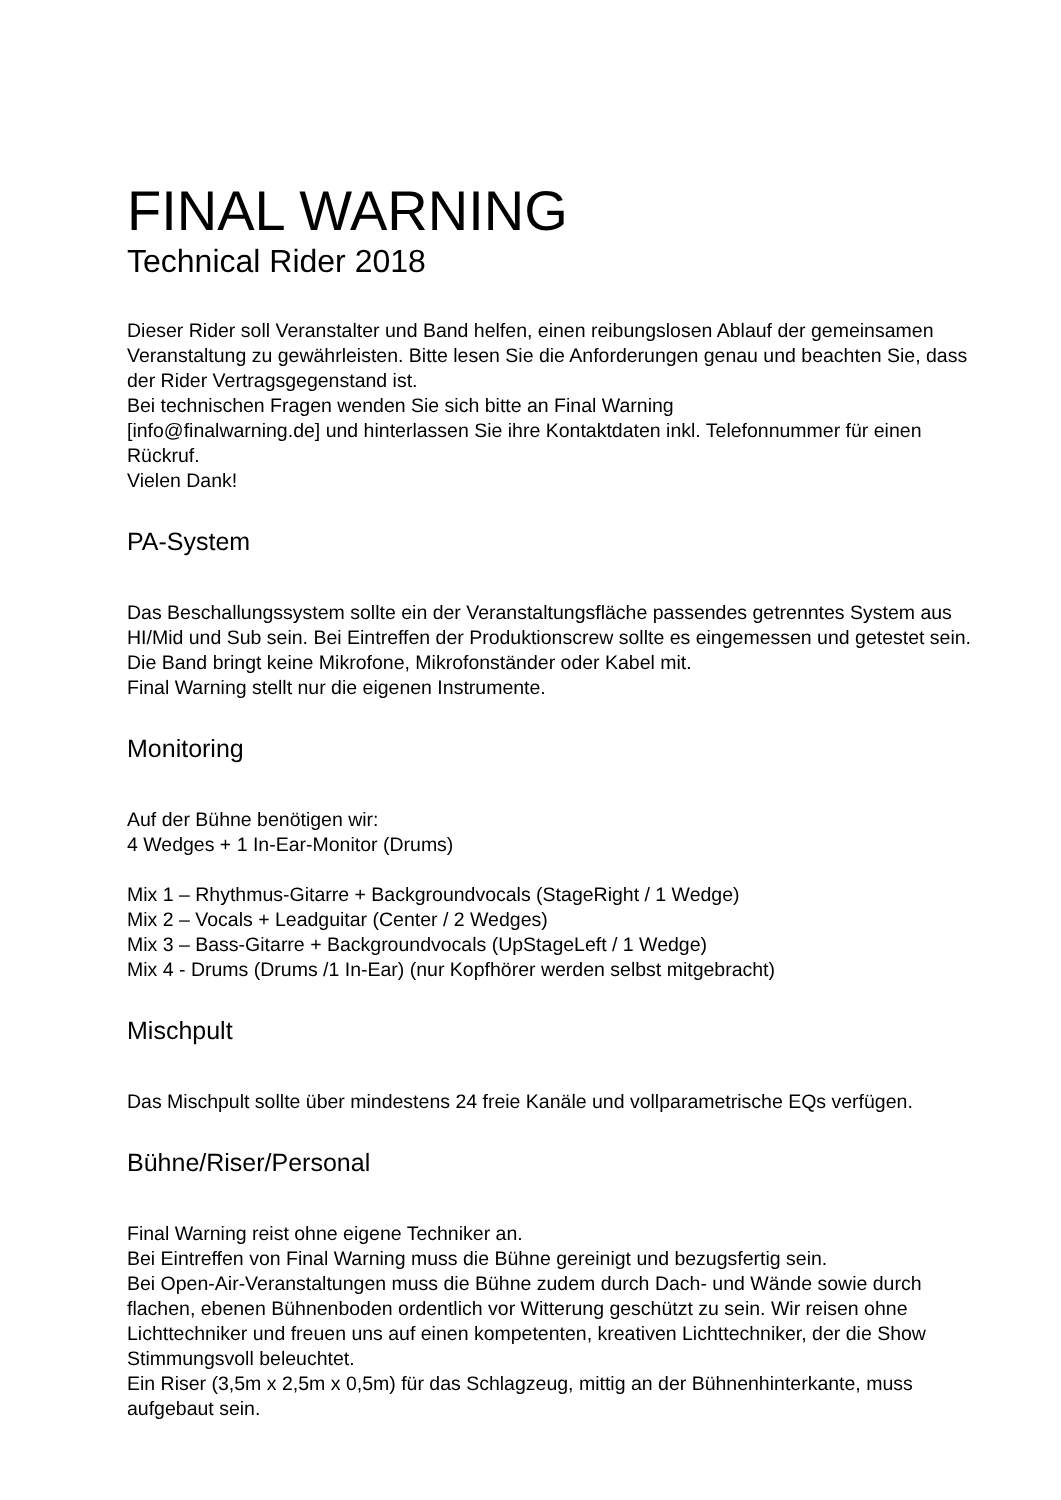FINAL WARNING
Technical Rider 2018
Dieser Rider soll Veranstalter und Band helfen, einen reibungslosen Ablauf der gemeinsamen Veranstaltung zu gewährleisten. Bitte lesen Sie die Anforderungen genau und beachten Sie, dass der Rider Vertragsgegenstand ist.
Bei technischen Fragen wenden Sie sich bitte an Final Warning
[info@finalwarning.de] und hinterlassen Sie ihre Kontaktdaten inkl. Telefonnummer für einen Rückruf.
Vielen Dank!
PA-System
Das Beschallungssystem sollte ein der Veranstaltungsfläche passendes getrenntes System aus HI/Mid und Sub sein. Bei Eintreffen der Produktionscrew sollte es eingemessen und getestet sein.
Die Band bringt keine Mikrofone, Mikrofonständer oder Kabel mit.
Final Warning stellt nur die eigenen Instrumente.
Monitoring
Auf der Bühne benötigen wir:
4 Wedges + 1 In-Ear-Monitor (Drums)
Mix 1 – Rhythmus-Gitarre + Backgroundvocals (StageRight / 1 Wedge)
Mix 2 – Vocals + Leadguitar (Center / 2 Wedges)
Mix 3 – Bass-Gitarre + Backgroundvocals (UpStageLeft / 1 Wedge)
Mix 4 - Drums (Drums /1 In-Ear) (nur Kopfhörer werden selbst mitgebracht)
Mischpult
Das Mischpult sollte über mindestens 24 freie Kanäle und vollparametrische EQs verfügen.
Bühne/Riser/Personal
Final Warning reist ohne eigene Techniker an.
Bei Eintreffen von Final Warning muss die Bühne gereinigt und bezugsfertig sein.
Bei Open-Air-Veranstaltungen muss die Bühne zudem durch Dach- und Wände sowie durch flachen, ebenen Bühnenboden ordentlich vor Witterung geschützt zu sein. Wir reisen ohne Lichttechniker und freuen uns auf einen kompetenten, kreativen Lichttechniker, der die Show Stimmungsvoll beleuchtet.
Ein Riser (3,5m x 2,5m x 0,5m) für das Schlagzeug, mittig an der Bühnenhinterkante, muss aufgebaut sein.